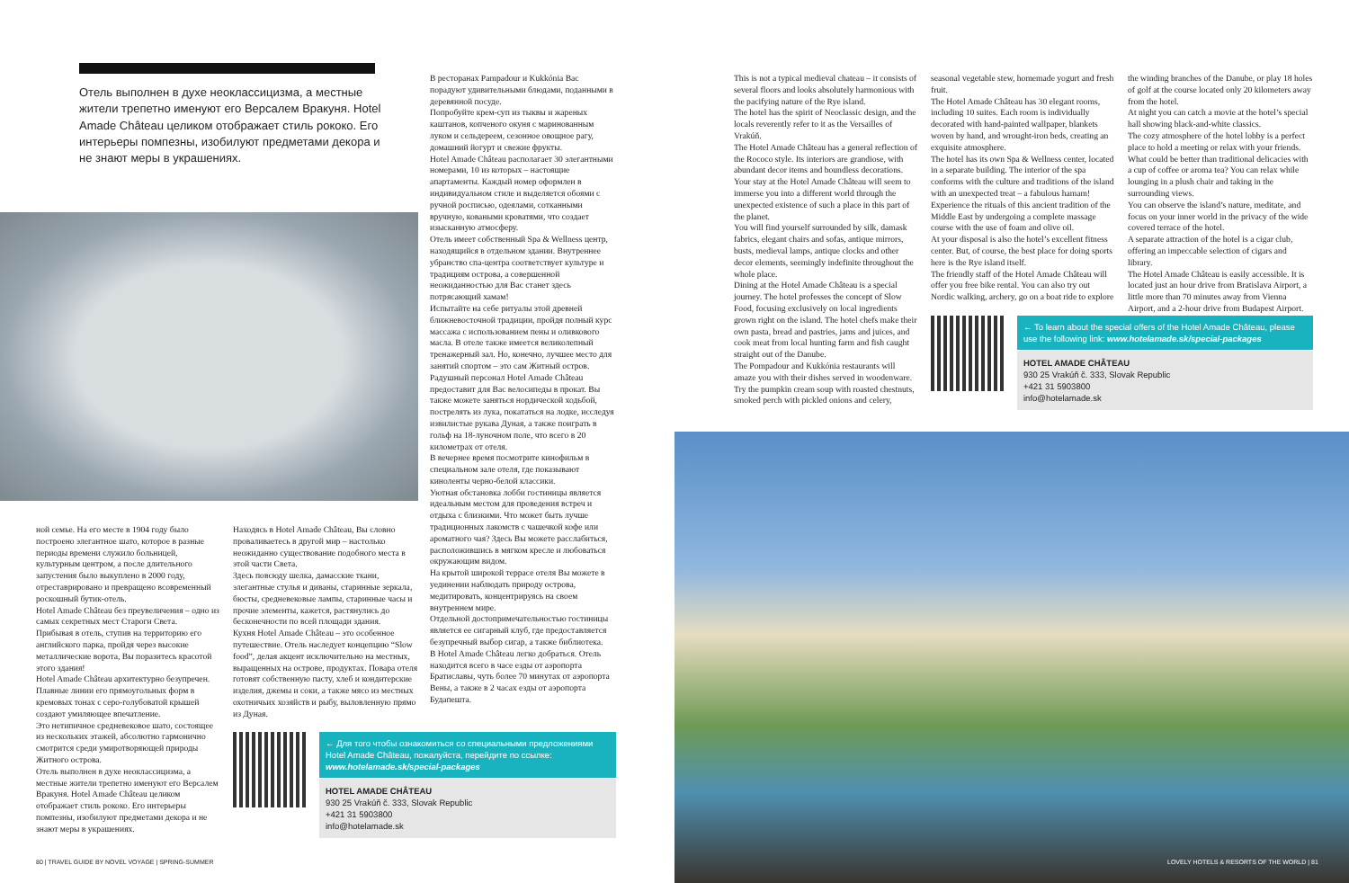Отель выполнен в духе неоклассицизма, а местные жители трепетно именуют его Версалем Вракуня. Hotel Amade Château целиком отображает стиль рококо. Его интерьеры помпезны, изобилуют предметами декора и не знают меры в украшениях.
В ресторанах Pampadour и Kukkónia Вас порадуют удивительными блюдами, поданными в деревянной посуде.
Попробуйте крем-суп из тыквы и жареных каштанов, копченого окуня с маринованным луком и сельдереем, сезонное овощное рагу, домашний йогурт и свежие фрукты.
Hotel Amade Château располагает 30 элегантными номерами, 10 из которых – настоящие апартаменты. Каждый номер оформлен в индивидуальном стиле и выделяется обоями с ручной росписью, одеялами, сотканными вручную, коваными кроватями, что создает изысканную атмосферу.
Отель имеет собственный Spa & Wellness центр, находящийся в отдельном здании. Внутреннее убранство спа-центра соответствует культуре и традициям острова, а совершенной неожиданностью для Вас станет здесь потрясающий хамам!
Испытайте на себе ритуалы этой древней ближневосточной традиции, пройдя полный курс массажа с использованием пены и оливкового масла. В отеле также имеется великолепный тренажерный зал. Но, конечно, лучшее место для занятий спортом – это сам Житный остров.
Радушный персонал Hotel Amade Château предоставит для Вас велосипеды в прокат. Вы также можете заняться нордической ходьбой, пострелять из лука, покататься на лодке, исследуя извилистые рукава Дуная, а также поиграть в гольф на 18-луночном поле, что всего в 20 километрах от отеля.
В вечернее время посмотрите кинофильм в специальном зале отеля, где показывают киноленты черно-белой классики.
Уютная обстановка лобби гостиницы является идеальным местом для проведения встреч и отдыха с близкими. Что может быть лучше традиционных лакомств с чашечкой кофе или ароматного чая? Здесь Вы можете расслабиться, расположившись в мягком кресле и любоваться окружающим видом.
На крытой широкой террасе отеля Вы можете в уединении наблюдать природу острова, медитировать, концентрируясь на своем внутреннем мире.
Отдельной достопримечательностью гостиницы является ее сигарный клуб, где предоставляется безупречный выбор сигар, а также библиотека.
В Hotel Amade Château легко добраться. Отель находится всего в часе езды от аэропорта Братиславы, чуть более 70 минутах от аэропорта Вены, а также в 2 часах езды от аэропорта Будапешта.
ной семье. На его месте в 1904 году было построено элегантное шато, которое в разные периоды времени служило больницей, культурным центром, а после длительного запустения было выкуплено в 2000 году, отреставрировано и превращено всовременный роскошный бутик-отель.
Hotel Amade Château без преувеличения – одно из самых секретных мест Староги Света.
Прибывая в отель, ступив на территорию его английского парка, пройдя через высокие металлические ворота, Вы поразитесь красотой этого здания!
Hotel Amade Château архитектурно безупречен. Плавные линии его прямоугольных форм в кремовых тонах с серо-голубоватой крышей создают умиляющее впечатление.
Это нетипичное средневековое шато, состоящее из нескольких этажей, абсолютно гармонично смотрится среди умиротворяющей природы Житного острова.
Отель выполнен в духе неоклассицизма, а местные жители трепетно именуют его Версалем Вракуня. Hotel Amade Château целиком отображает стиль рококо. Его интерьеры помпезны, изобилуют предметами декора и не знают меры в украшениях.
Находясь в Hotel Amade Château, Вы словно проваливаетесь в другой мир – настолько неожиданно существование подобного места в этой части Света.
Здесь повсюду шелка, дамасские ткани, элегантные стулья и диваны, старинные зеркала, бюсты, средневековые лампы, старинные часы и прочие элементы, кажется, растянулись до бесконечности по всей площади здания.
Кухня Hotel Amade Château – это особенное путешествие. Отель наследует концепцию “Slow food”, делая акцент исключительно на местных, выращенных на острове, продуктах. Повара отеля готовят собственную пасту, хлеб и кондитерские изделия, джемы и соки, а также мясо из местных охотничьих хозяйств и рыбу, выловленную прямо из Дуная.
← Для того чтобы ознакомиться со специальными предложениями Hotel Amade Château, пожалуйста, перейдите по ссылке: www.hotelamade.sk/special-packages
HOTEL AMADE CHÂTEAU
930 25 Vrakúň č. 333, Slovak Republic
+421 31 5903800
info@hotelamade.sk
80 | TRAVEL GUIDE BY NOVEL VOYAGE | SPRING-SUMMER
This is not a typical medieval chateau – it consists of several floors and looks absolutely harmonious with the pacifying nature of the Rye island.
The hotel has the spirit of Neoclassic design, and the locals reverently refer to it as the Versailles of Vrakúň.
The Hotel Amade Château has a general reflection of the Rococo style. Its interiors are grandiose, with abundant decor items and boundless decorations.
Your stay at the Hotel Amade Château will seem to immerse you into a different world through the unexpected existence of such a place in this part of the planet.
You will find yourself surrounded by silk, damask fabrics, elegant chairs and sofas, antique mirrors, busts, medieval lamps, antique clocks and other decor elements, seemingly indefinite throughout the whole place.
Dining at the Hotel Amade Château is a special journey. The hotel professes the concept of Slow Food, focusing exclusively on local ingredients grown right on the island. The hotel chefs make their own pasta, bread and pastries, jams and juices, and cook meat from local hunting farm and fish caught straight out of the Danube.
The Pompadour and Kukkónia restaurants will amaze you with their dishes served in woodenware. Try the pumpkin cream soup with roasted chestnuts, smoked perch with pickled onions and celery,
seasonal vegetable stew, homemade yogurt and fresh fruit.
The Hotel Amade Château has 30 elegant rooms, including 10 suites. Each room is individually decorated with hand-painted wallpaper, blankets woven by hand, and wrought-iron beds, creating an exquisite atmosphere.
The hotel has its own Spa & Wellness center, located in a separate building. The interior of the spa conforms with the culture and traditions of the island with an unexpected treat – a fabulous hamam!
Experience the rituals of this ancient tradition of the Middle East by undergoing a complete massage course with the use of foam and olive oil.
At your disposal is also the hotel’s excellent fitness center. But, of course, the best place for doing sports here is the Rye island itself.
The friendly staff of the Hotel Amade Château will offer you free bike rental. You can also try out Nordic walking, archery, go on a boat ride to explore
the winding branches of the Danube, or play 18 holes of golf at the course located only 20 kilometers away from the hotel.
At night you can catch a movie at the hotel’s special hall showing black-and-white classics.
The cozy atmosphere of the hotel lobby is a perfect place to hold a meeting or relax with your friends.
What could be better than traditional delicacies with a cup of coffee or aroma tea? You can relax while lounging in a plush chair and taking in the surrounding views.
You can observe the island’s nature, meditate, and focus on your inner world in the privacy of the wide covered terrace of the hotel.
A separate attraction of the hotel is a cigar club, offering an impeccable selection of cigars and library.
The Hotel Amade Château is easily accessible. It is located just an hour drive from Bratislava Airport, a little more than 70 minutes away from Vienna Airport, and a 2-hour drive from Budapest Airport.
← To learn about the special offers of the Hotel Amade Château, please use the following link: www.hotelamade.sk/special-packages
HOTEL AMADE CHÂTEAU
930 25 Vrakúň č. 333, Slovak Republic
+421 31 5903800
info@hotelamade.sk
LOVELY HOTELS & RESORTS OF THE WORLD | 81